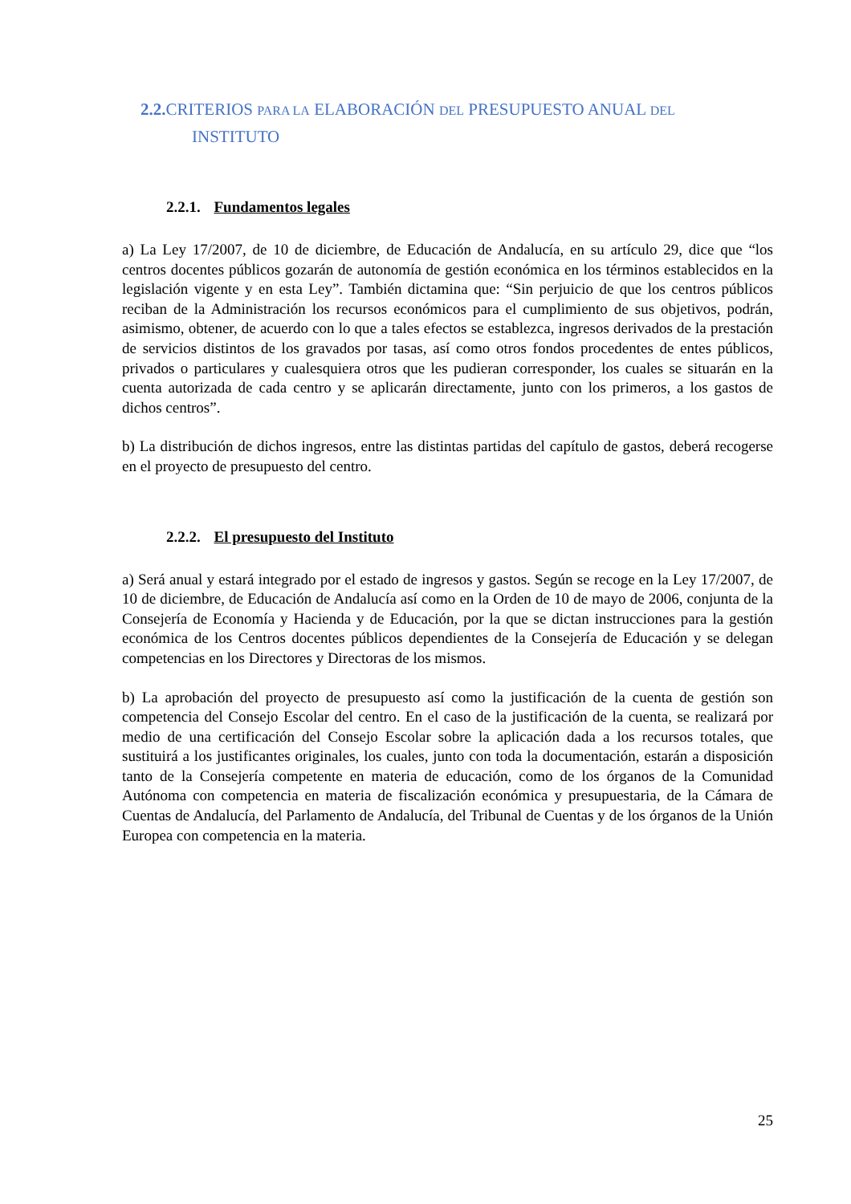2.2. CRITERIOS PARA LA ELABORACIÓN DEL PRESUPUESTO ANUAL DEL
INSTITUTO
2.2.1. Fundamentos legales
a) La Ley 17/2007, de 10 de diciembre, de Educación de Andalucía, en su artículo 29, dice que “los centros docentes públicos gozarán de autonomía de gestión económica en los términos establecidos en la legislación vigente y en esta Ley”. También dictamina que: “Sin perjuicio de que los centros públicos reciban de la Administración los recursos económicos para el cumplimiento de sus objetivos, podrán, asimismo, obtener, de acuerdo con lo que a tales efectos se establezca, ingresos derivados de la prestación de servicios distintos de los gravados por tasas, así como otros fondos procedentes de entes públicos, privados o particulares y cualesquiera otros que les pudieran corresponder, los cuales se situarán en la cuenta autorizada de cada centro y se aplicarán directamente, junto con los primeros, a los gastos de dichos centros”.
b) La distribución de dichos ingresos, entre las distintas partidas del capítulo de gastos, deberá recogerse en el proyecto de presupuesto del centro.
2.2.2. El presupuesto del Instituto
a) Será anual y estará integrado por el estado de ingresos y gastos. Según se recoge en la Ley 17/2007, de 10 de diciembre, de Educación de Andalucía así como en la Orden de 10 de mayo de 2006, conjunta de la Consejería de Economía y Hacienda y de Educación, por la que se dictan instrucciones para la gestión económica de los Centros docentes públicos dependientes de la Consejería de Educación y se delegan competencias en los Directores y Directoras de los mismos.
b) La aprobación del proyecto de presupuesto así como la justificación de la cuenta de gestión son competencia del Consejo Escolar del centro. En el caso de la justificación de la cuenta, se realizará por medio de una certificación del Consejo Escolar sobre la aplicación dada a los recursos totales, que sustituirá a los justificantes originales, los cuales, junto con toda la documentación, estarán a disposición tanto de la Consejería competente en materia de educación, como de los órganos de la Comunidad Autónoma con competencia en materia de fiscalización económica y presupuestaria, de la Cámara de Cuentas de Andalucía, del Parlamento de Andalucía, del Tribunal de Cuentas y de los órganos de la Unión Europea con competencia en la materia.
25